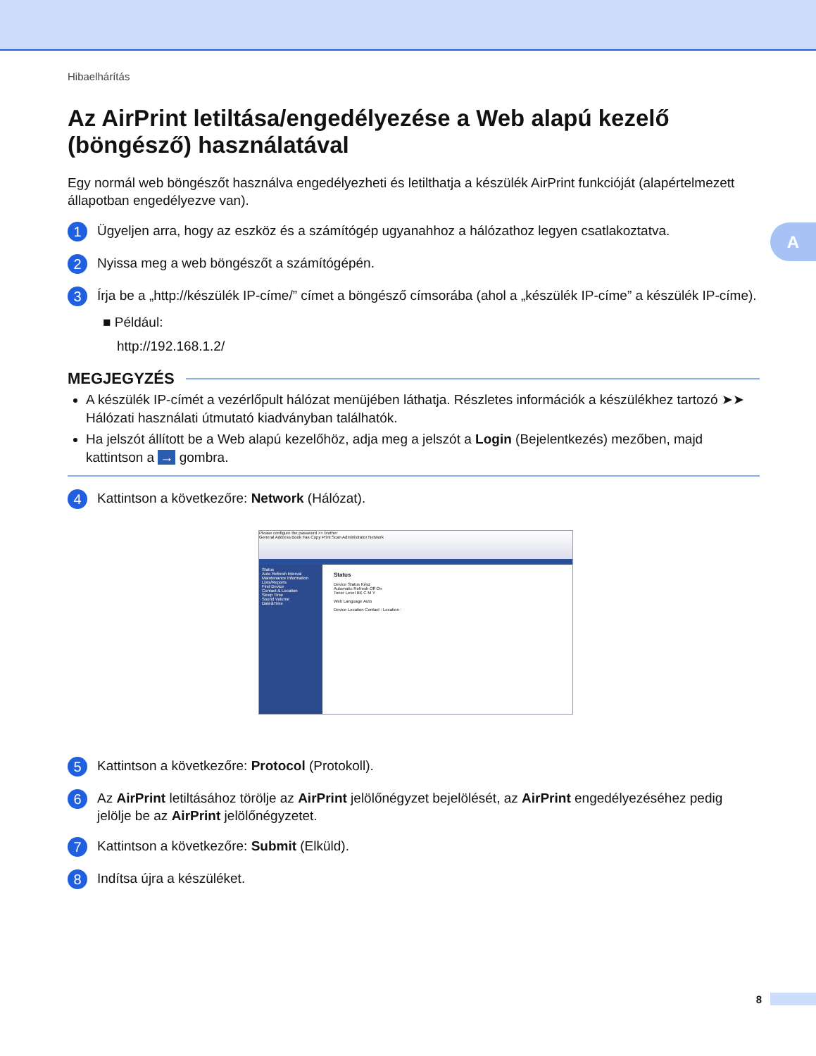Hibaelhárítás
A
Az AirPrint letiltása/engedélyezése a Web alapú kezelő (böngésző) használatával
Egy normál web böngészőt használva engedélyezheti és letilthatja a készülék AirPrint funkcióját (alapértelmezett állapotban engedélyezve van).
1
Ügyeljen arra, hogy az eszköz és a számítógép ugyanahhoz a hálózathoz legyen csatlakoztatva.
2
Nyissa meg a web böngészőt a számítógépén.
3
Írja be a „http://készülék IP-címe/” címet a böngésző címsorába (ahol a „készülék IP-címe” a készülék IP-címe).
■ Például:
http://192.168.1.2/
MEGJEGYZÉS
A készülék IP-címét a vezérlőpult hálózat menüjében láthatja. Részletes információk a készülékhez tartozó ➤➤ Hálózati használati útmutató kiadványban találhatók.
Ha jelszót állított be a Web alapú kezelőhöz, adja meg a jelszót a Login (Bejelentkezés) mezőben, majd kattintson a → gombra.
4
Kattintson a következőre: Network (Hálózat).
Please configure the password >> brother
General Address Book Fax Copy Print Scan Administrator Network
Status
Auto Refresh Interval
Maintenance Information
Lists/Reports
Find Device
Contact & Location
Sleep Time
Sound Volume
Date&Time
Status
Device Status Kész
Automatic Refresh Off On
Toner Level BK C M Y
Web Language Auto
Device Location Contact : Location :
5
Kattintson a következőre: Protocol (Protokoll).
6
Az AirPrint letiltásához törölje az AirPrint jelölőnégyzet bejelölését, az AirPrint engedélyezéséhez pedig jelölje be az AirPrint jelölőnégyzetet.
7
Kattintson a következőre: Submit (Elküld).
8
Indítsa újra a készüléket.
8